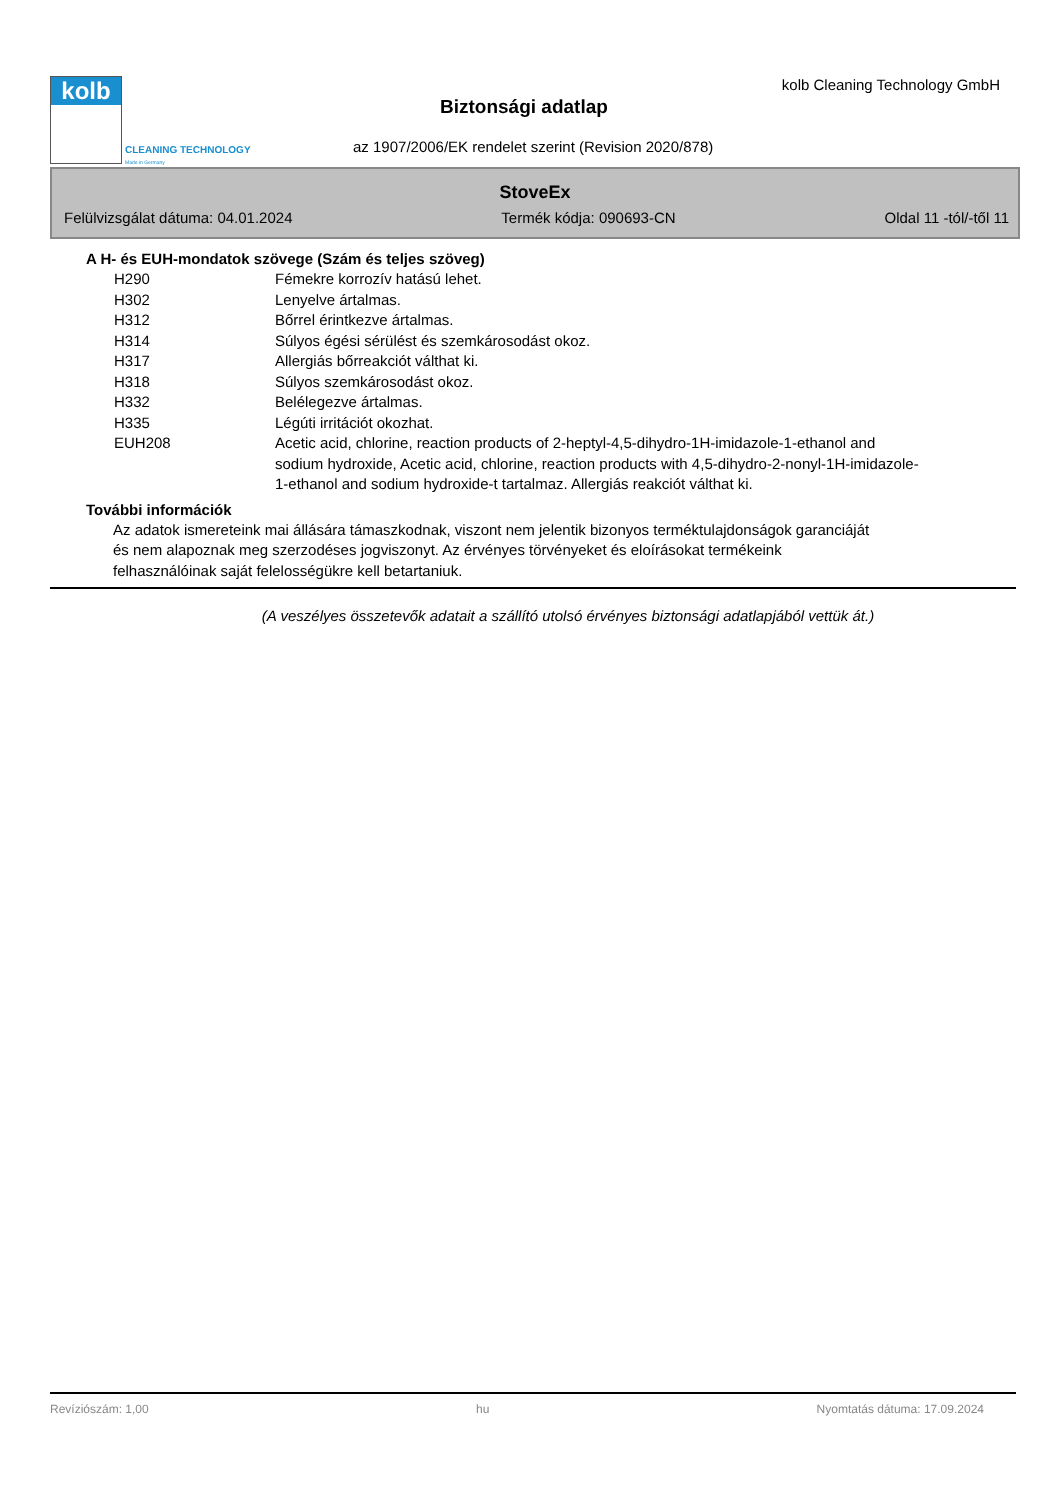kolb
CLEANING TECHNOLOGY
Made in Germany
kolb Cleaning Technology GmbH
Biztonsági adatlap
az 1907/2006/EK rendelet szerint (Revision 2020/878)
StoveEx
Felülvizsgálat dátuma: 04.01.2024 Termék kódja: 090693-CN Oldal 11 -tól/-től 11
A H- és EUH-mondatok szövege (Szám és teljes szöveg)
| H290 | Fémekre korrozív hatású lehet. |
| H302 | Lenyelve ártalmas. |
| H312 | Bőrrel érintkezve ártalmas. |
| H314 | Súlyos égési sérülést és szemkárosodást okoz. |
| H317 | Allergiás bőrreakciót válthat ki. |
| H318 | Súlyos szemkárosodást okoz. |
| H332 | Belélegezve ártalmas. |
| H335 | Légúti irritációt okozhat. |
| EUH208 | Acetic acid, chlorine, reaction products of 2-heptyl-4,5-dihydro-1H-imidazole-1-ethanol and sodium hydroxide, Acetic acid, chlorine, reaction products with 4,5-dihydro-2-nonyl-1H-imidazole-1-ethanol and sodium hydroxide-t tartalmaz. Allergiás reakciót válthat ki. |
További információk
Az adatok ismereteink mai állására támaszkodnak, viszont nem jelentik bizonyos terméktulajdonságok garanciáját és nem alapoznak meg szerzodéses jogviszonyt. Az érvényes törvényeket és eloírásokat termékeink felhasználóinak saját felelosségükre kell betartaniuk.
(A veszélyes összetevők adatait a szállító utolsó érvényes biztonsági adatlapjából vettük át.)
Revíziószám: 1,00 hu Nyomtatás dátuma: 17.09.2024